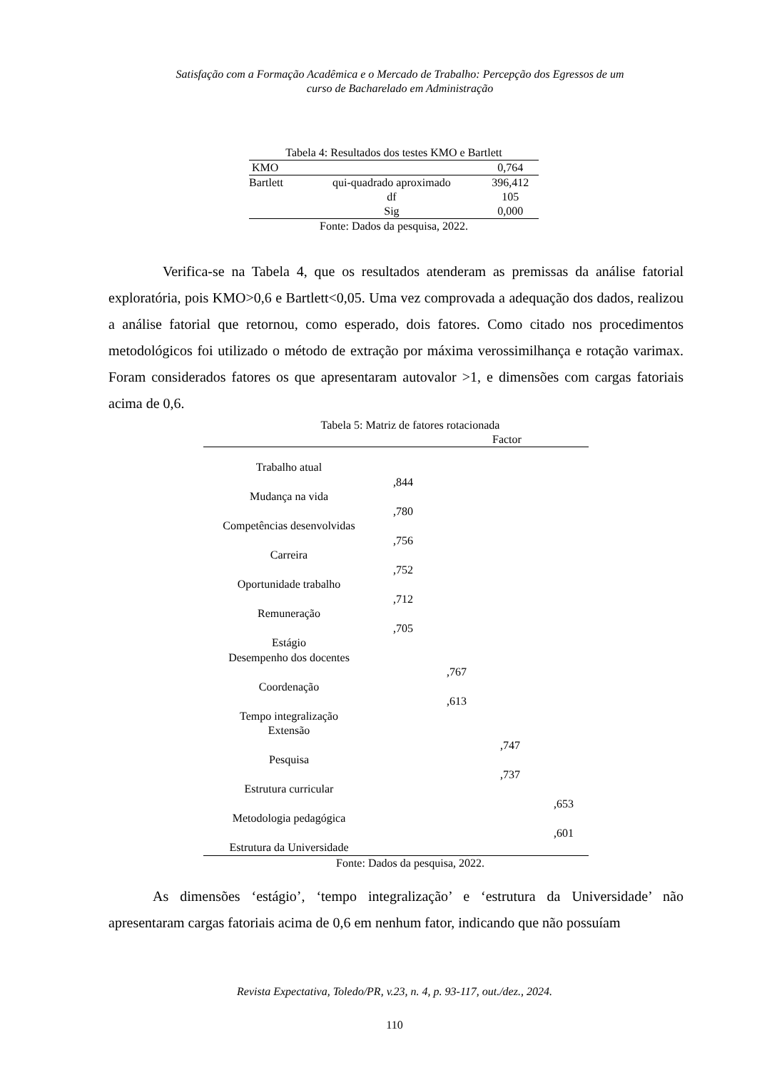Satisfação com a Formação Acadêmica e o Mercado de Trabalho: Percepção dos Egressos de um
curso de Bacharelado em Administração
Tabela 4: Resultados dos testes KMO e Bartlett
| KMO | | 0,764 |
| Bartlett | qui-quadrado aproximado | 396,412 |
| | df | 105 |
| | Sig | 0,000 |
Fonte: Dados da pesquisa, 2022.
Verifica-se na Tabela 4, que os resultados atenderam as premissas da análise fatorial exploratória, pois KMO>0,6 e Bartlett<0,05. Uma vez comprovada a adequação dos dados, realizou a análise fatorial que retornou, como esperado, dois fatores. Como citado nos procedimentos metodológicos foi utilizado o método de extração por máxima verossimilhança e rotação varimax. Foram considerados fatores os que apresentaram autovalor >1, e dimensões com cargas fatoriais acima de 0,6.
Tabela 5: Matriz de fatores rotacionada
Factor
| Trabalho atual | | | | |
| | ,844 | | | |
| Mudança na vida | | | | |
| | ,780 | | | |
| Competências desenvolvidas | | | | |
| | ,756 | | | |
| Carreira | | | | |
| | ,752 | | | |
| Oportunidade trabalho | | | | |
| | ,712 | | | |
| Remuneração | | | | |
| | ,705 | | | |
| Estágio | | | | |
| Desempenho dos docentes | | | | |
| | | ,767 | | |
| Coordenação | | | | |
| | | ,613 | | |
| Tempo integralização | | | | |
| Extensão | | | | |
| | | | ,747 | |
| Pesquisa | | | | |
| | | | ,737 | |
| Estrutura curricular | | | | |
| | | | | ,653 |
| Metodologia pedagógica | | | | |
| | | | | ,601 |
| Estrutura da Universidade | | | | |
Fonte: Dados da pesquisa, 2022.
As dimensões ‘estágio’, ‘tempo integralização’ e ‘estrutura da Universidade’ não apresentaram cargas fatoriais acima de 0,6 em nenhum fator, indicando que não possuíam
Revista Expectativa, Toledo/PR, v.23, n. 4, p. 93-117, out./dez., 2024.
110